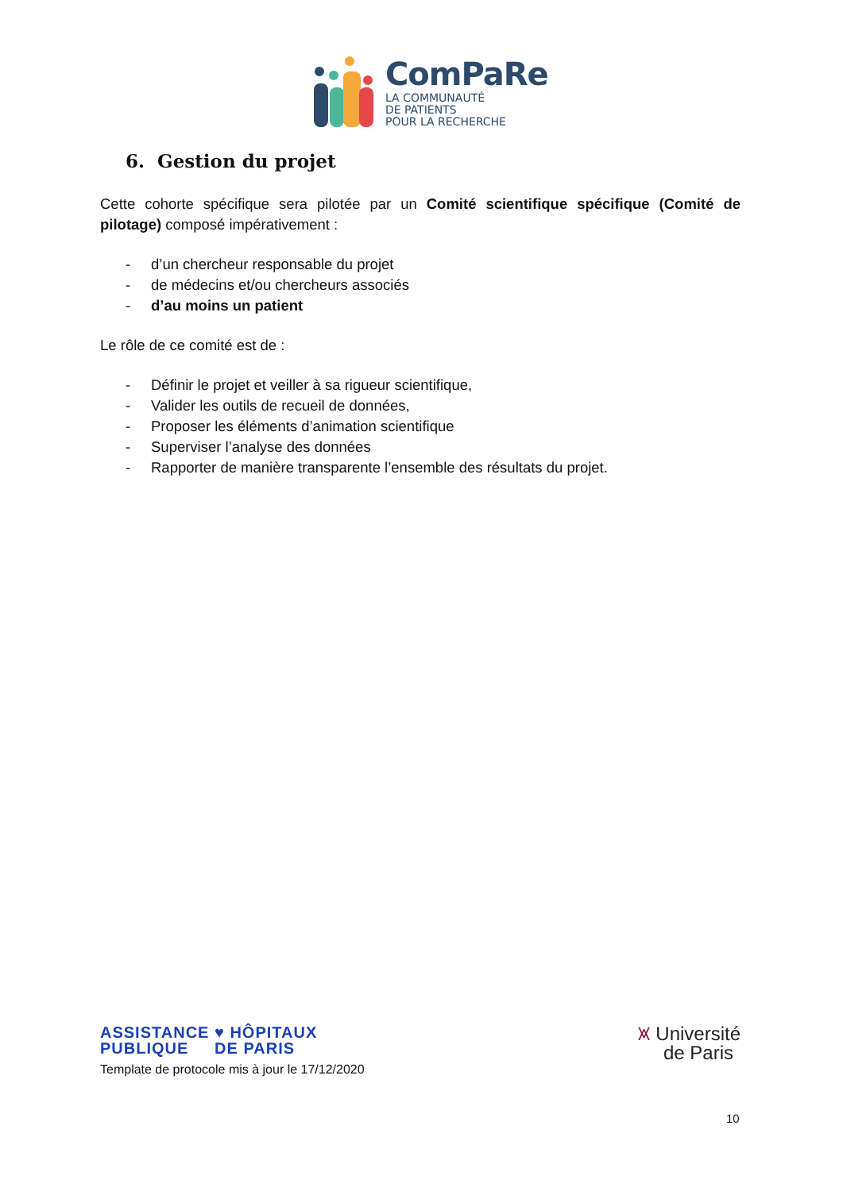ComPaRe
LA COMMUNAUTÉ
DE PATIENTS
POUR LA RECHERCHE
6. Gestion du projet
Cette cohorte spécifique sera pilotée par un Comité scientifique spécifique (Comité de pilotage) composé impérativement :
- d’un chercheur responsable du projet
- de médecins et/ou chercheurs associés
- d’au moins un patient
Le rôle de ce comité est de :
- Définir le projet et veiller à sa rigueur scientifique,
- Valider les outils de recueil de données,
- Proposer les éléments d’animation scientifique
- Superviser l’analyse des données
- Rapporter de manière transparente l’ensemble des résultats du projet.
ASSISTANCE ♥ HÔPITAUX
PUBLIQUE DE PARIS
Template de protocole mis à jour le 17/12/2020
⩙ Université
de Paris
10